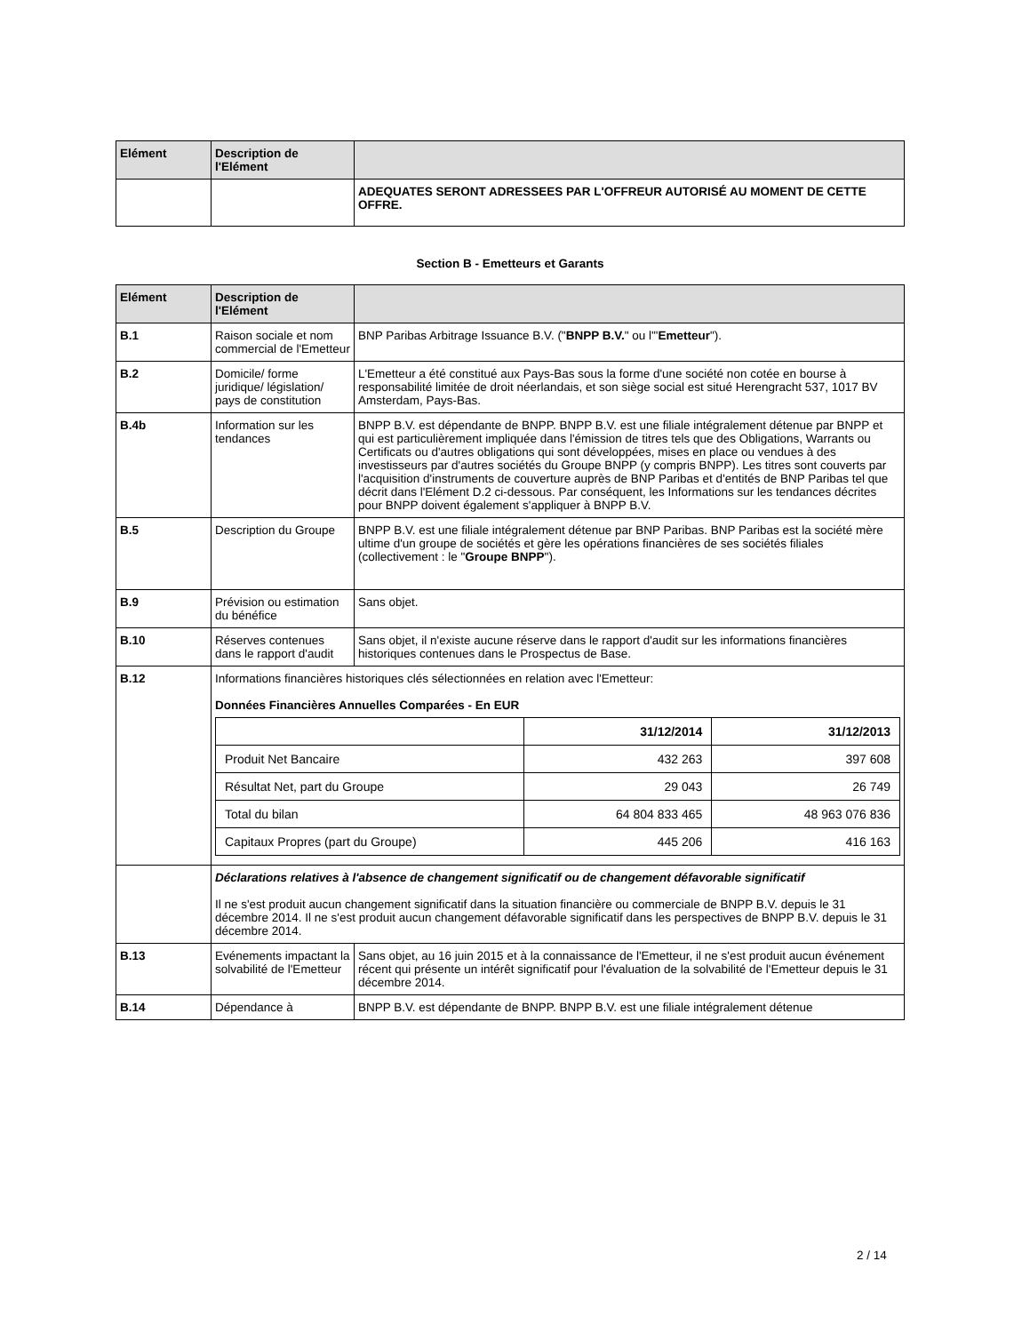| Elément | Description de l'Elément | |
| --- | --- | --- |
| | | ADEQUATES SERONT ADRESSEES PAR L'OFFREUR AUTORISÉ AU MOMENT DE CETTE OFFRE. |
Section B - Emetteurs et Garants
| Elément | Description de l'Elément | |
| --- | --- | --- |
| B.1 | Raison sociale et nom commercial de l'Emetteur | BNP Paribas Arbitrage Issuance B.V. (" BNPP B.V. " ou l'" Emetteur "). |
| B.2 | Domicile/ forme juridique/ législation/ pays de constitution | L'Emetteur a été constitué aux Pays-Bas sous la forme d'une société non cotée en bourse à responsabilité limitée de droit néerlandais, et son siège social est situé Herengracht 537, 1017 BV Amsterdam, Pays-Bas. |
| B.4b | Information sur les tendances | BNPP B.V. est dépendante de BNPP. BNPP B.V. est une filiale intégralement détenue par BNPP et qui est particulièrement impliquée dans l'émission de titres tels que des Obligations, Warrants ou Certificats ou d'autres obligations qui sont développées, mises en place ou vendues à des investisseurs par d'autres sociétés du Groupe BNPP (y compris BNPP). Les titres sont couverts par l'acquisition d'instruments de couverture auprès de BNP Paribas et d'entités de BNP Paribas tel que décrit dans l'Elément D.2 ci-dessous. Par conséquent, les Informations sur les tendances décrites pour BNPP doivent également s'appliquer à BNPP B.V. |
| B.5 | Description du Groupe | BNPP B.V. est une filiale intégralement détenue par BNP Paribas. BNP Paribas est la société mère ultime d'un groupe de sociétés et gère les opérations financières de ses sociétés filiales (collectivement : le " Groupe BNPP "). |
| B.9 | Prévision ou estimation du bénéfice | Sans objet. |
| B.10 | Réserves contenues dans le rapport d'audit | Sans objet, il n'existe aucune réserve dans le rapport d'audit sur les informations financières historiques contenues dans le Prospectus de Base. |
| B.12 | Informations financières historiques clés sélectionnées en relation avec l'Emetteur: Données Financières Annuelles Comparées - En EUR / / 31/12/2014 / 31/12/2013 / / Produit Net Bancaire / 432 263 / 397 608 / / Résultat Net, part du Groupe / 29 043 / 26 749 / / Total du bilan / 64 804 833 465 / 48 963 076 836 / / Capitaux Propres (part du Groupe) / 445 206 / 416 163 / | |
| | Déclarations relatives à l'absence de changement significatif ou de changement défavorable significatif Il ne s'est produit aucun changement significatif dans la situation financière ou commerciale de BNPP B.V. depuis le 31 décembre 2014. Il ne s'est produit aucun changement défavorable significatif dans les perspectives de BNPP B.V. depuis le 31 décembre 2014. | |
| B.13 | Evénements impactant la solvabilité de l'Emetteur | Sans objet, au 16 juin 2015 et à la connaissance de l'Emetteur, il ne s'est produit aucun événement récent qui présente un intérêt significatif pour l'évaluation de la solvabilité de l'Emetteur depuis le 31 décembre 2014. |
| B.14 | Dépendance à | BNPP B.V. est dépendante de BNPP. BNPP B.V. est une filiale intégralement détenue |
2 / 14